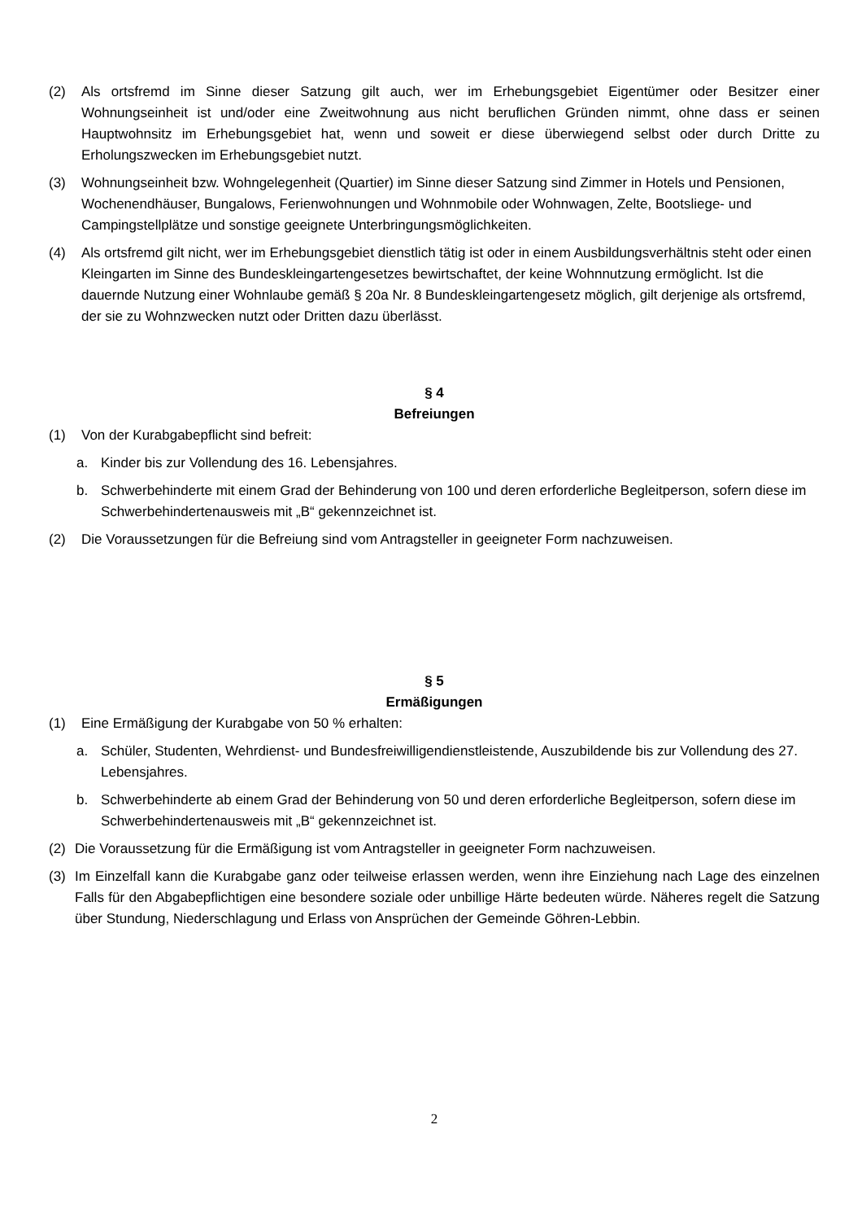(2) Als ortsfremd im Sinne dieser Satzung gilt auch, wer im Erhebungsgebiet Eigentümer oder Besitzer einer Wohnungseinheit ist und/oder eine Zweitwohnung aus nicht beruflichen Gründen nimmt, ohne dass er seinen Hauptwohnsitz im Erhebungsgebiet hat, wenn und soweit er diese überwiegend selbst oder durch Dritte zu Erholungszwecken im Erhebungsgebiet nutzt.
(3) Wohnungseinheit bzw. Wohngelegenheit (Quartier) im Sinne dieser Satzung sind Zimmer in Hotels und Pensionen, Wochenendhäuser, Bungalows, Ferienwohnungen und Wohnmobile oder Wohnwagen, Zelte, Bootsliege- und Campingstellplätze und sonstige geeignete Unterbringungsmöglichkeiten.
(4) Als ortsfremd gilt nicht, wer im Erhebungsgebiet dienstlich tätig ist oder in einem Ausbildungsverhältnis steht oder einen Kleingarten im Sinne des Bundeskleingartengesetzes bewirtschaftet, der keine Wohnnutzung ermöglicht. Ist die dauernde Nutzung einer Wohnlaube gemäß § 20a Nr. 8 Bundeskleingartengesetz möglich, gilt derjenige als ortsfremd, der sie zu Wohnzwecken nutzt oder Dritten dazu überlässt.
§ 4
Befreiungen
(1) Von der Kurabgabepflicht sind befreit:
a. Kinder bis zur Vollendung des 16. Lebensjahres.
b. Schwerbehinderte mit einem Grad der Behinderung von 100 und deren erforderliche Begleitperson, sofern diese im Schwerbehindertenausweis mit „B“ gekennzeichnet ist.
(2) Die Voraussetzungen für die Befreiung sind vom Antragsteller in geeigneter Form nachzuweisen.
§ 5
Ermäßigungen
(1) Eine Ermäßigung der Kurabgabe von 50 % erhalten:
a. Schüler, Studenten, Wehrdienst- und Bundesfreiwilligendienstleistende, Auszubildende bis zur Vollendung des 27. Lebensjahres.
b. Schwerbehinderte ab einem Grad der Behinderung von 50 und deren erforderliche Begleitperson, sofern diese im Schwerbehindertenausweis mit „B“ gekennzeichnet ist.
(2) Die Voraussetzung für die Ermäßigung ist vom Antragsteller in geeigneter Form nachzuweisen.
(3) Im Einzelfall kann die Kurabgabe ganz oder teilweise erlassen werden, wenn ihre Einziehung nach Lage des einzelnen Falls für den Abgabepflichtigen eine besondere soziale oder unbillige Härte bedeuten würde. Näheres regelt die Satzung über Stundung, Niederschlagung und Erlass von Ansprüchen der Gemeinde Göhren-Lebbin.
2